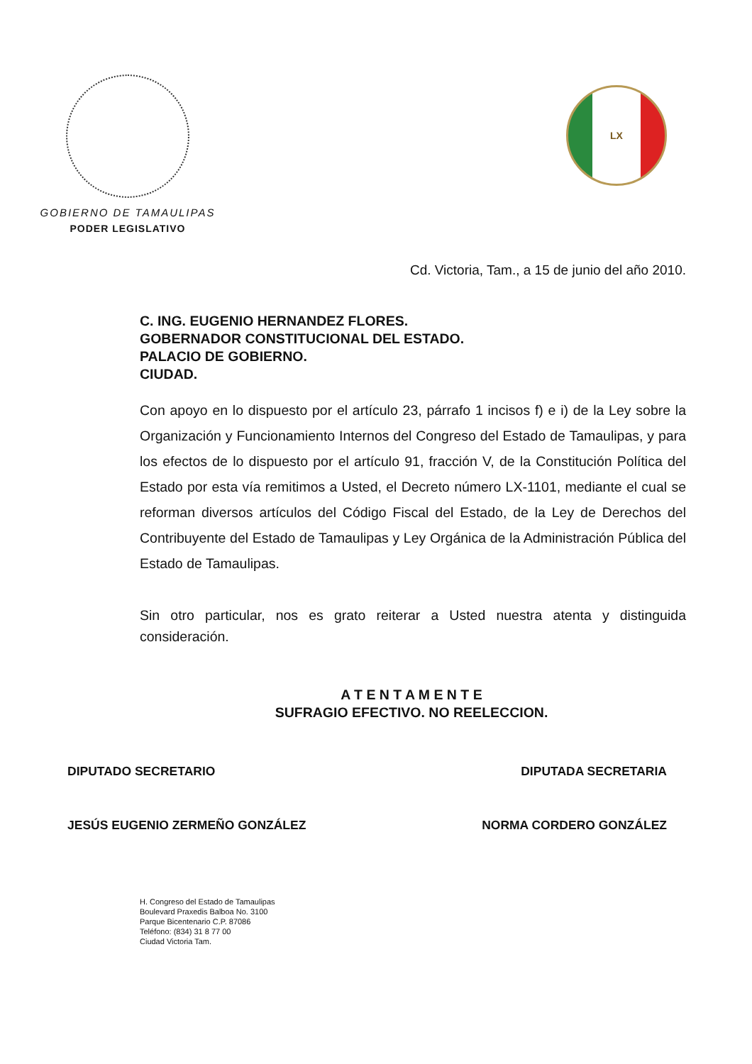GOBIERNO DE TAMAULIPAS
PODER LEGISLATIVO
LX
Cd. Victoria, Tam., a 15 de junio del año 2010.
C. ING. EUGENIO HERNANDEZ FLORES.
GOBERNADOR CONSTITUCIONAL DEL ESTADO.
PALACIO DE GOBIERNO.
CIUDAD.
Con apoyo en lo dispuesto por el artículo 23, párrafo 1 incisos f) e i) de la Ley sobre la Organización y Funcionamiento Internos del Congreso del Estado de Tamaulipas, y para los efectos de lo dispuesto por el artículo 91, fracción V, de la Constitución Política del Estado por esta vía remitimos a Usted, el Decreto número LX-1101, mediante el cual se reforman diversos artículos del Código Fiscal del Estado, de la Ley de Derechos del Contribuyente del Estado de Tamaulipas y Ley Orgánica de la Administración Pública del Estado de Tamaulipas.
Sin otro particular, nos es grato reiterar a Usted nuestra atenta y distinguida consideración.
A T E N T A M E N T E
SUFRAGIO EFECTIVO. NO REELECCION.
DIPUTADO SECRETARIO DIPUTADA SECRETARIA
JESÚS EUGENIO ZERMEÑO GONZÁLEZ NORMA CORDERO GONZÁLEZ
H. Congreso del Estado de Tamaulipas
Boulevard Praxedis Balboa No. 3100
Parque Bicentenario C.P. 87086
Teléfono: (834) 31 8 77 00
Ciudad Victoria Tam.